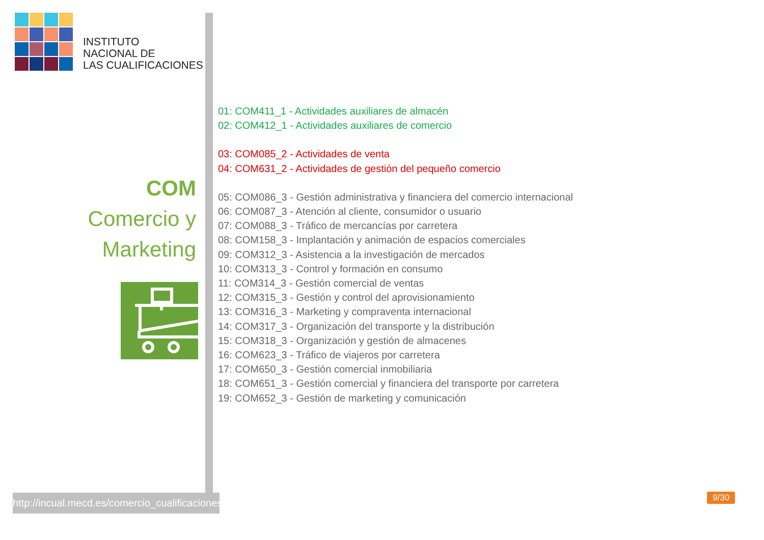INSTITUTO
NACIONAL DE
LAS CUALIFICACIONES
COM
Comercio y
Marketing
http://incual.mecd.es/comercio_cualificaciones
01: COM411_1 - Actividades auxiliares de almacén
02: COM412_1 - Actividades auxiliares de comercio
03: COM085_2 - Actividades de venta
04: COM631_2 - Actividades de gestión del pequeño comercio
05: COM086_3 - Gestión administrativa y financiera del comercio internacional
06: COM087_3 - Atención al cliente, consumidor o usuario
07: COM088_3 - Tráfico de mercancías por carretera
08: COM158_3 - Implantación y animación de espacios comerciales
09: COM312_3 - Asistencia a la investigación de mercados
10: COM313_3 - Control y formación en consumo
11: COM314_3 - Gestión comercial de ventas
12: COM315_3 - Gestión y control del aprovisionamiento
13: COM316_3 - Marketing y compraventa internacional
14: COM317_3 - Organización del transporte y la distribución
15: COM318_3 - Organización y gestión de almacenes
16: COM623_3 - Tráfico de viajeros por carretera
17: COM650_3 - Gestión comercial inmobiliaria
18: COM651_3 - Gestión comercial y financiera del transporte por carretera
19: COM652_3 - Gestión de marketing y comunicación
9/30